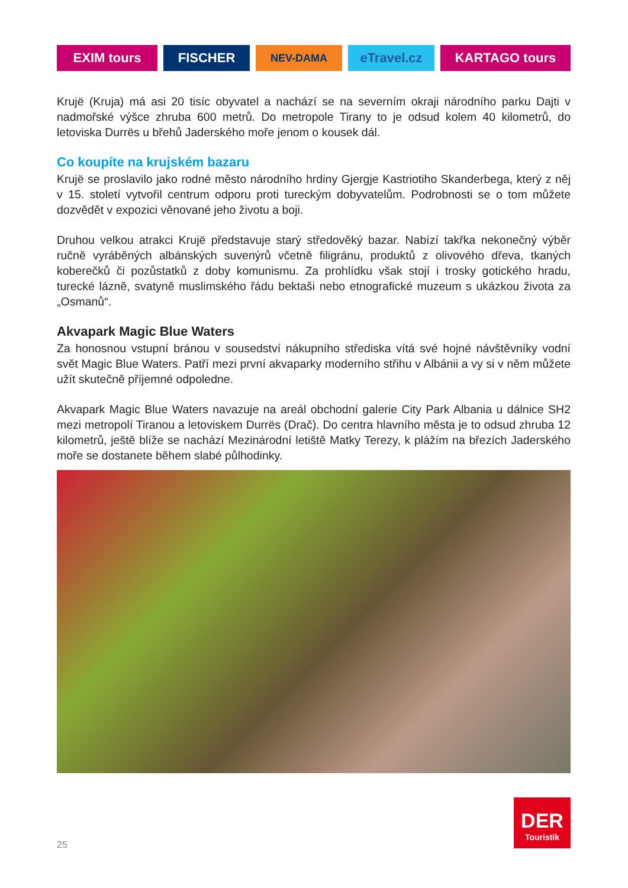EXIM tours FISCHER
NEV-DAMA
eTravel.cz KARTAGO tours
Krujë (Kruja) má asi 20 tisíc obyvatel a nachází se na severním okraji národního parku Dajti v nadmořské výšce zhruba 600 metrů. Do metropole Tirany to je odsud kolem 40 kilometrů, do letoviska Durrës u břehů Jaderského moře jenom o kousek dál.
Co koupíte na krujském bazaru
Krujë se proslavilo jako rodné město národního hrdiny Gjergje Kastriotiho Skanderbega, který z něj v 15. století vytvořil centrum odporu proti tureckým dobyvatelům. Podrobnosti se o tom můžete dozvědět v expozici věnované jeho životu a boji.
Druhou velkou atrakci Krujë představuje starý středověký bazar. Nabízí takřka nekonečný výběr ručně vyráběných albánských suvenýrů včetně filigránu, produktů z olivového dřeva, tkaných koberečků či pozůstatků z doby komunismu. Za prohlídku však stojí i trosky gotického hradu, turecké lázně, svatyně muslimského řádu bektaši nebo etnografické muzeum s ukázkou života za „Osmanů“.
Akvapark Magic Blue Waters
Za honosnou vstupní bránou v sousedství nákupního střediska vítá své hojné návštěvníky vodní svět Magic Blue Waters. Patří mezi první akvaparky moderního střihu v Albánii a vy si v něm můžete užít skutečně příjemné odpoledne.
Akvapark Magic Blue Waters navazuje na areál obchodní galerie City Park Albania u dálnice SH2 mezi metropolí Tiranou a letoviskem Durrës (Drač). Do centra hlavního města je to odsud zhruba 12 kilometrů, ještě blíže se nachází Mezinárodní letiště Matky Terezy, k plážím na březích Jaderského moře se dostanete během slabé půlhodinky.
DER
Touristik
25